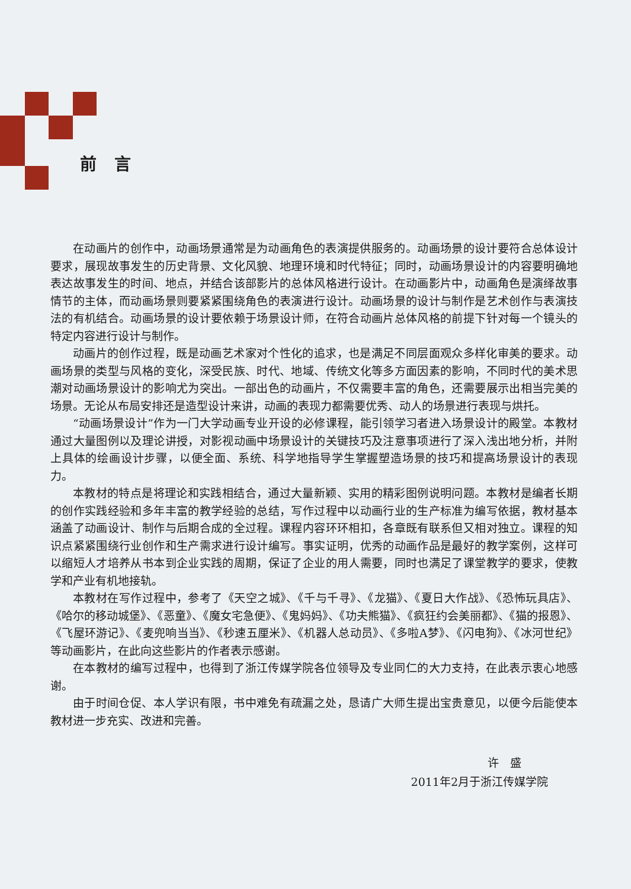前言
在动画片的创作中，动画场景通常是为动画角色的表演提供服务的。动画场景的设计要符合总体设计要求，展现故事发生的历史背景、文化风貌、地理环境和时代特征；同时，动画场景设计的内容要明确地表达故事发生的时间、地点，并结合该部影片的总体风格进行设计。在动画影片中，动画角色是演绎故事情节的主体，而动画场景则要紧紧围绕角色的表演进行设计。动画场景的设计与制作是艺术创作与表演技法的有机结合。动画场景的设计要依赖于场景设计师，在符合动画片总体风格的前提下针对每一个镜头的特定内容进行设计与制作。
动画片的创作过程，既是动画艺术家对个性化的追求，也是满足不同层面观众多样化审美的要求。动画场景的类型与风格的变化，深受民族、时代、地域、传统文化等多方面因素的影响，不同时代的美术思潮对动画场景设计的影响尤为突出。一部出色的动画片，不仅需要丰富的角色，还需要展示出相当完美的场景。无论从布局安排还是造型设计来讲，动画的表现力都需要优秀、动人的场景进行表现与烘托。
“动画场景设计”作为一门大学动画专业开设的必修课程，能引领学习者进入场景设计的殿堂。本教材通过大量图例以及理论讲授，对影视动画中场景设计的关键技巧及注意事项进行了深入浅出地分析，并附上具体的绘画设计步骤，以便全面、系统、科学地指导学生掌握塑造场景的技巧和提高场景设计的表现力。
本教材的特点是将理论和实践相结合，通过大量新颖、实用的精彩图例说明问题。本教材是编者长期的创作实践经验和多年丰富的教学经验的总结，写作过程中以动画行业的生产标准为编写依据，教材基本涵盖了动画设计、制作与后期合成的全过程。课程内容环环相扣，各章既有联系但又相对独立。课程的知识点紧紧围绕行业创作和生产需求进行设计编写。事实证明，优秀的动画作品是最好的教学案例，这样可以缩短人才培养从书本到企业实践的周期，保证了企业的用人需要，同时也满足了课堂教学的要求，使教学和产业有机地接轨。
本教材在写作过程中，参考了《天空之城》、《千与千寻》、《龙猫》、《夏日大作战》、《恐怖玩具店》、《哈尔的移动城堡》、《恶童》、《魔女宅急便》、《鬼妈妈》、《功夫熊猫》、《疯狂约会美丽都》、《猫的报恩》、《飞屋环游记》、《麦兜响当当》、《秒速五厘米》、《机器人总动员》、《多啦A梦》、《闪电狗》、《冰河世纪》等动画影片，在此向这些影片的作者表示感谢。
在本教材的编写过程中，也得到了浙江传媒学院各位领导及专业同仁的大力支持，在此表示衷心地感谢。
由于时间仓促、本人学识有限，书中难免有疏漏之处，恳请广大师生提出宝贵意见，以便今后能使本教材进一步充实、改进和完善。
许　盛
2011年2月于浙江传媒学院